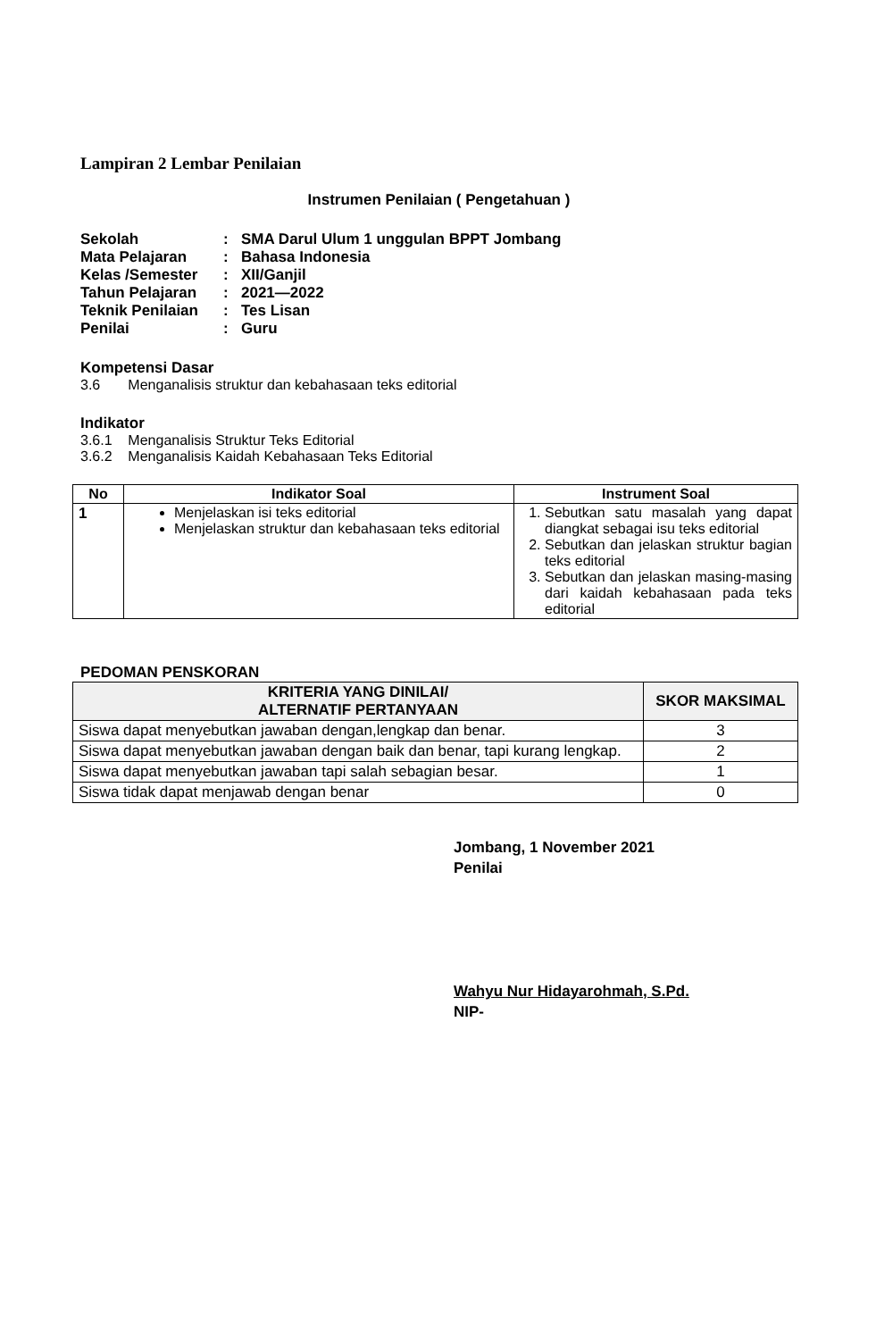Lampiran 2 Lembar Penilaian
Instrumen Penilaian ( Pengetahuan )
| Sekolah | : | SMA Darul Ulum 1 unggulan BPPT Jombang |
| Mata Pelajaran | : | Bahasa Indonesia |
| Kelas /Semester | : | XII/Ganjil |
| Tahun Pelajaran | : | 2021—2022 |
| Teknik Penilaian | : | Tes Lisan |
| Penilai | : | Guru |
Kompetensi Dasar
3.6 Menganalisis struktur dan kebahasaan teks editorial
Indikator
3.6.1 Menganalisis Struktur Teks Editorial
3.6.2 Menganalisis Kaidah Kebahasaan Teks Editorial
| No | Indikator Soal | Instrument Soal |
| --- | --- | --- |
| 1 | Menjelaskan isi teks editorial Menjelaskan struktur dan kebahasaan teks editorial | 1. Sebutkan satu masalah yang dapat diangkat sebagai isu teks editorial 2. Sebutkan dan jelaskan struktur bagian teks editorial 3. Sebutkan dan jelaskan masing-masing dari kaidah kebahasaan pada teks editorial |
PEDOMAN PENSKORAN
| KRITERIA YANG DINILAI/ ALTERNATIF PERTANYAAN | SKOR MAKSIMAL |
| --- | --- |
| Siswa dapat menyebutkan jawaban dengan,lengkap dan benar. | 3 |
| Siswa dapat menyebutkan jawaban dengan baik dan benar, tapi kurang lengkap. | 2 |
| Siswa dapat menyebutkan jawaban tapi salah sebagian besar. | 1 |
| Siswa tidak dapat menjawab dengan benar | 0 |
Jombang, 1 November 2021
Penilai
Wahyu Nur Hidayarohmah, S.Pd.
NIP-